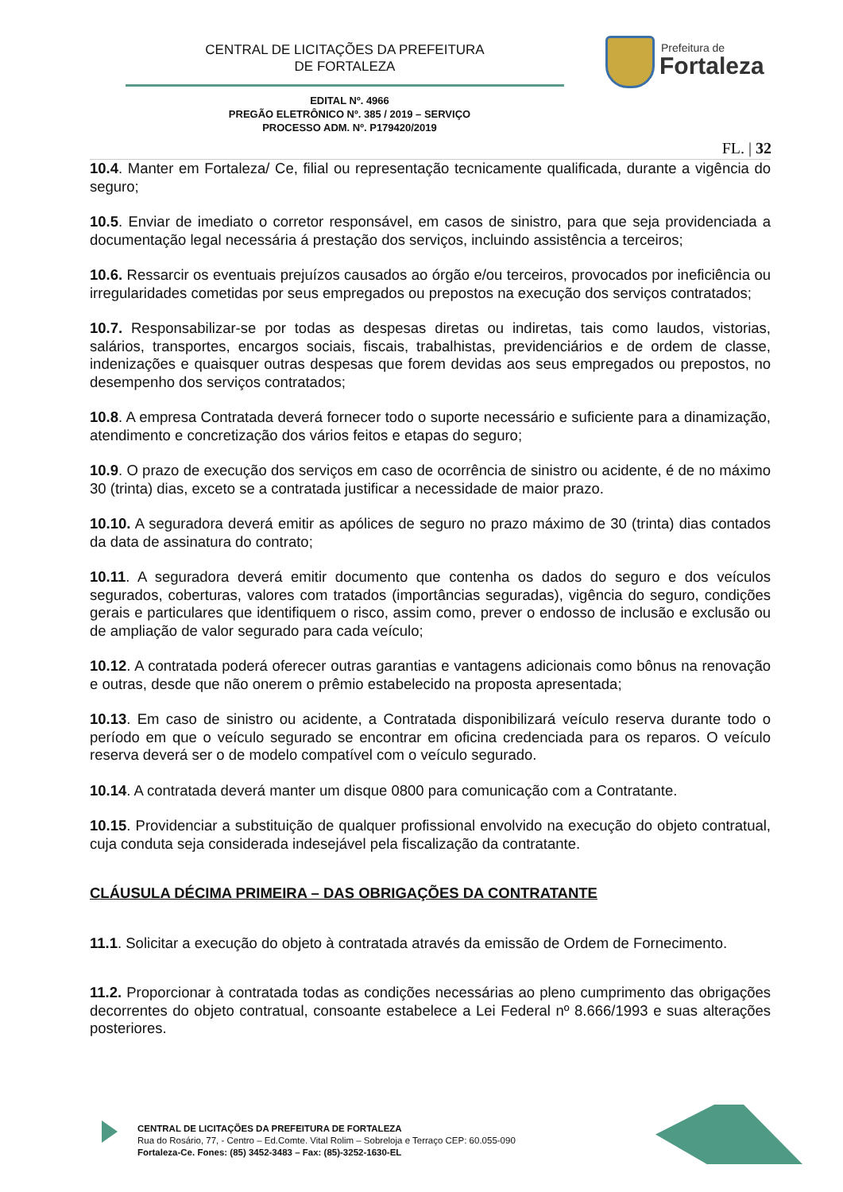CENTRAL DE LICITAÇÕES DA PREFEITURA
DE FORTALEZA
Prefeitura de
Fortaleza
EDITAL Nº. 4966
PREGÃO ELETRÔNICO Nº. 385 / 2019 – SERVIÇO
PROCESSO ADM. Nº. P179420/2019
FL. | 32
10.4. Manter em Fortaleza/ Ce, filial ou representação tecnicamente qualificada, durante a vigência do seguro;
10.5. Enviar de imediato o corretor responsável, em casos de sinistro, para que seja providenciada a documentação legal necessária á prestação dos serviços, incluindo assistência a terceiros;
10.6. Ressarcir os eventuais prejuízos causados ao órgão e/ou terceiros, provocados por ineficiência ou irregularidades cometidas por seus empregados ou prepostos na execução dos serviços contratados;
10.7. Responsabilizar-se por todas as despesas diretas ou indiretas, tais como laudos, vistorias, salários, transportes, encargos sociais, fiscais, trabalhistas, previdenciários e de ordem de classe, indenizações e quaisquer outras despesas que forem devidas aos seus empregados ou prepostos, no desempenho dos serviços contratados;
10.8. A empresa Contratada deverá fornecer todo o suporte necessário e suficiente para a dinamização, atendimento e concretização dos vários feitos e etapas do seguro;
10.9. O prazo de execução dos serviços em caso de ocorrência de sinistro ou acidente, é de no máximo 30 (trinta) dias, exceto se a contratada justificar a necessidade de maior prazo.
10.10. A seguradora deverá emitir as apólices de seguro no prazo máximo de 30 (trinta) dias contados da data de assinatura do contrato;
10.11. A seguradora deverá emitir documento que contenha os dados do seguro e dos veículos segurados, coberturas, valores com tratados (importâncias seguradas), vigência do seguro, condições gerais e particulares que identifiquem o risco, assim como, prever o endosso de inclusão e exclusão ou de ampliação de valor segurado para cada veículo;
10.12. A contratada poderá oferecer outras garantias e vantagens adicionais como bônus na renovação e outras, desde que não onerem o prêmio estabelecido na proposta apresentada;
10.13. Em caso de sinistro ou acidente, a Contratada disponibilizará veículo reserva durante todo o período em que o veículo segurado se encontrar em oficina credenciada para os reparos. O veículo reserva deverá ser o de modelo compatível com o veículo segurado.
10.14. A contratada deverá manter um disque 0800 para comunicação com a Contratante.
10.15. Providenciar a substituição de qualquer profissional envolvido na execução do objeto contratual, cuja conduta seja considerada indesejável pela fiscalização da contratante.
CLÁUSULA DÉCIMA PRIMEIRA – DAS OBRIGAÇÕES DA CONTRATANTE
11.1. Solicitar a execução do objeto à contratada através da emissão de Ordem de Fornecimento.
11.2. Proporcionar à contratada todas as condições necessárias ao pleno cumprimento das obrigações decorrentes do objeto contratual, consoante estabelece a Lei Federal nº 8.666/1993 e suas alterações posteriores.
CENTRAL DE LICITAÇÕES DA PREFEITURA DE FORTALEZA
Rua do Rosário, 77, - Centro – Ed.Comte. Vital Rolim – Sobreloja e Terraço CEP: 60.055-090
Fortaleza-Ce. Fones: (85) 3452-3483 – Fax: (85)-3252-1630-EL